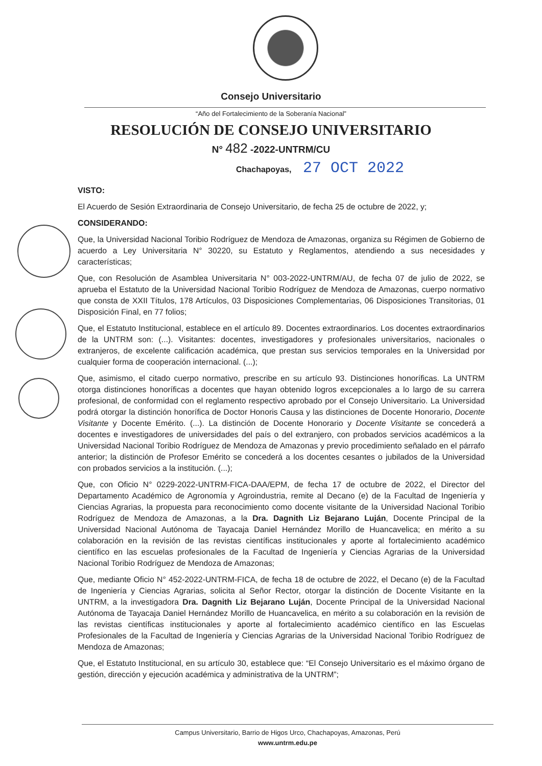Consejo Universitario
“Año del Fortalecimiento de la Soberanía Nacional”
RESOLUCIÓN DE CONSEJO UNIVERSITARIO
N° 482 -2022-UNTRM/CU
Chachapoyas, 27 OCT 2022
VISTO:
El Acuerdo de Sesión Extraordinaria de Consejo Universitario, de fecha 25 de octubre de 2022, y;
CONSIDERANDO:
Que, la Universidad Nacional Toribio Rodríguez de Mendoza de Amazonas, organiza su Régimen de Gobierno de acuerdo a Ley Universitaria N° 30220, su Estatuto y Reglamentos, atendiendo a sus necesidades y características;
Que, con Resolución de Asamblea Universitaria N° 003-2022-UNTRM/AU, de fecha 07 de julio de 2022, se aprueba el Estatuto de la Universidad Nacional Toribio Rodríguez de Mendoza de Amazonas, cuerpo normativo que consta de XXII Títulos, 178 Artículos, 03 Disposiciones Complementarias, 06 Disposiciones Transitorias, 01 Disposición Final, en 77 folios;
Que, el Estatuto Institucional, establece en el artículo 89. Docentes extraordinarios. Los docentes extraordinarios de la UNTRM son: (...). Visitantes: docentes, investigadores y profesionales universitarios, nacionales o extranjeros, de excelente calificación académica, que prestan sus servicios temporales en la Universidad por cualquier forma de cooperación internacional. (...);
Que, asimismo, el citado cuerpo normativo, prescribe en su artículo 93. Distinciones honoríficas. La UNTRM otorga distinciones honoríficas a docentes que hayan obtenido logros excepcionales a lo largo de su carrera profesional, de conformidad con el reglamento respectivo aprobado por el Consejo Universitario. La Universidad podrá otorgar la distinción honorífica de Doctor Honoris Causa y las distinciones de Docente Honorario, Docente Visitante y Docente Emérito. (...). La distinción de Docente Honorario y Docente Visitante se concederá a docentes e investigadores de universidades del país o del extranjero, con probados servicios académicos a la Universidad Nacional Toribio Rodríguez de Mendoza de Amazonas y previo procedimiento señalado en el párrafo anterior; la distinción de Profesor Emérito se concederá a los docentes cesantes o jubilados de la Universidad con probados servicios a la institución. (...);
Que, con Oficio N° 0229-2022-UNTRM-FICA-DAA/EPM, de fecha 17 de octubre de 2022, el Director del Departamento Académico de Agronomía y Agroindustria, remite al Decano (e) de la Facultad de Ingeniería y Ciencias Agrarias, la propuesta para reconocimiento como docente visitante de la Universidad Nacional Toribio Rodríguez de Mendoza de Amazonas, a la Dra. Dagnith Liz Bejarano Luján, Docente Principal de la Universidad Nacional Autónoma de Tayacaja Daniel Hernández Morillo de Huancavelica; en mérito a su colaboración en la revisión de las revistas científicas institucionales y aporte al fortalecimiento académico científico en las escuelas profesionales de la Facultad de Ingeniería y Ciencias Agrarias de la Universidad Nacional Toribio Rodríguez de Mendoza de Amazonas;
Que, mediante Oficio N° 452-2022-UNTRM-FICA, de fecha 18 de octubre de 2022, el Decano (e) de la Facultad de Ingeniería y Ciencias Agrarias, solicita al Señor Rector, otorgar la distinción de Docente Visitante en la UNTRM, a la investigadora Dra. Dagnith Liz Bejarano Luján, Docente Principal de la Universidad Nacional Autónoma de Tayacaja Daniel Hernández Morillo de Huancavelica, en mérito a su colaboración en la revisión de las revistas científicas institucionales y aporte al fortalecimiento académico científico en las Escuelas Profesionales de la Facultad de Ingeniería y Ciencias Agrarias de la Universidad Nacional Toribio Rodríguez de Mendoza de Amazonas;
Que, el Estatuto Institucional, en su artículo 30, establece que: “El Consejo Universitario es el máximo órgano de gestión, dirección y ejecución académica y administrativa de la UNTRM”;
Campus Universitario, Barrio de Higos Urco, Chachapoyas, Amazonas, Perú
www.untrm.edu.pe